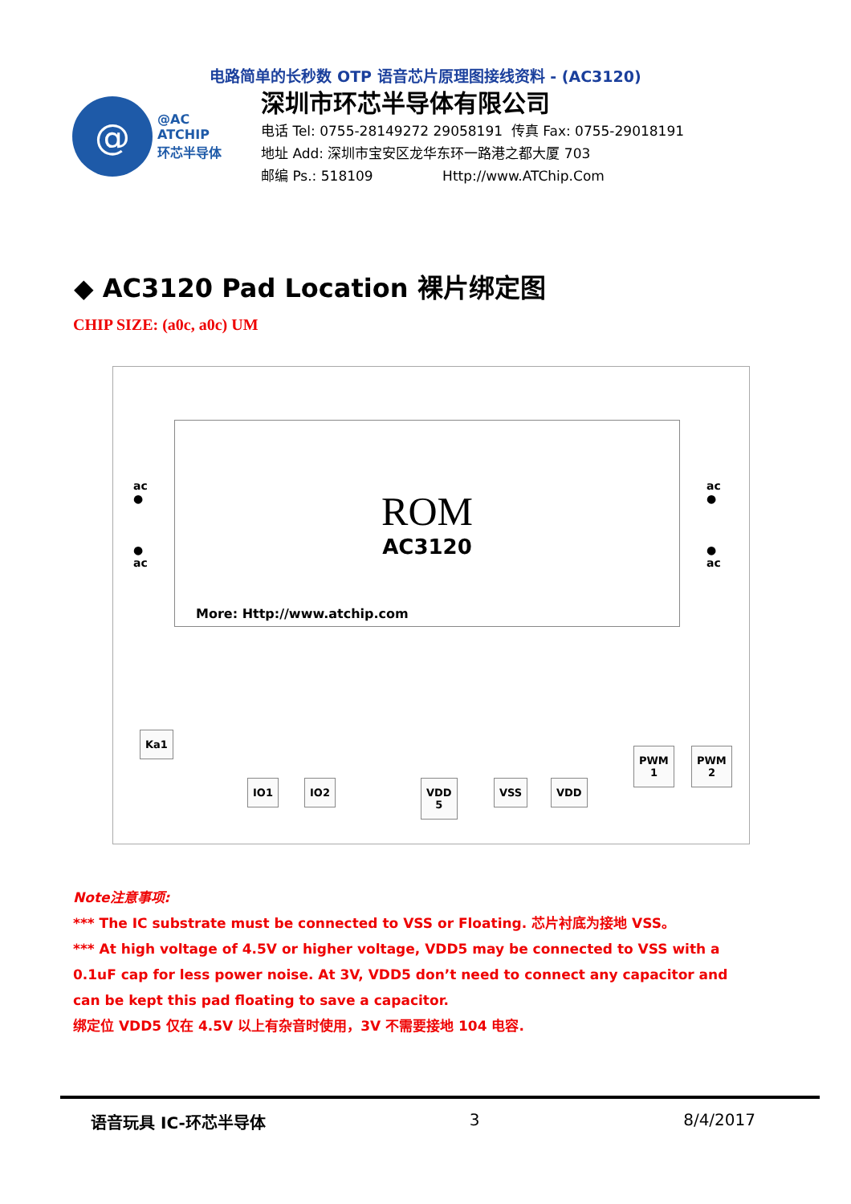电路简单的长秒数 OTP 语音芯片原理图接线资料 - (AC3120)
@
@AC
ATCHIP
环芯半导体
深圳市环芯半导体有限公司
电话 Tel: 0755-28149272 29058191 传真 Fax: 0755-29018191
地址 Add: 深圳市宝安区龙华东环一路港之都大厦 703
邮编 Ps.: 518109 Http://www.ATChip.Com
◆ AC3120 Pad Location 裸片绑定图
CHIP SIZE: (a0c, a0c) UM
ac
●
●
ac
ac
●
●
ac
ROM
AC3120
More: Http://www.atchip.com
Ka1
IO1 IO2
VDD
5
VSS VDD
PWM
1
PWM
2
Note注意事项:
*** The IC substrate must be connected to VSS or Floating. 芯片衬底为接地 VSS。
*** At high voltage of 4.5V or higher voltage, VDD5 may be connected to VSS with a 0.1uF cap for less power noise. At 3V, VDD5 don’t need to connect any capacitor and can be kept this pad floating to save a capacitor.
绑定位 VDD5 仅在 4.5V 以上有杂音时使用，3V 不需要接地 104 电容.
语音玩具 IC-环芯半导体 3 8/4/2017